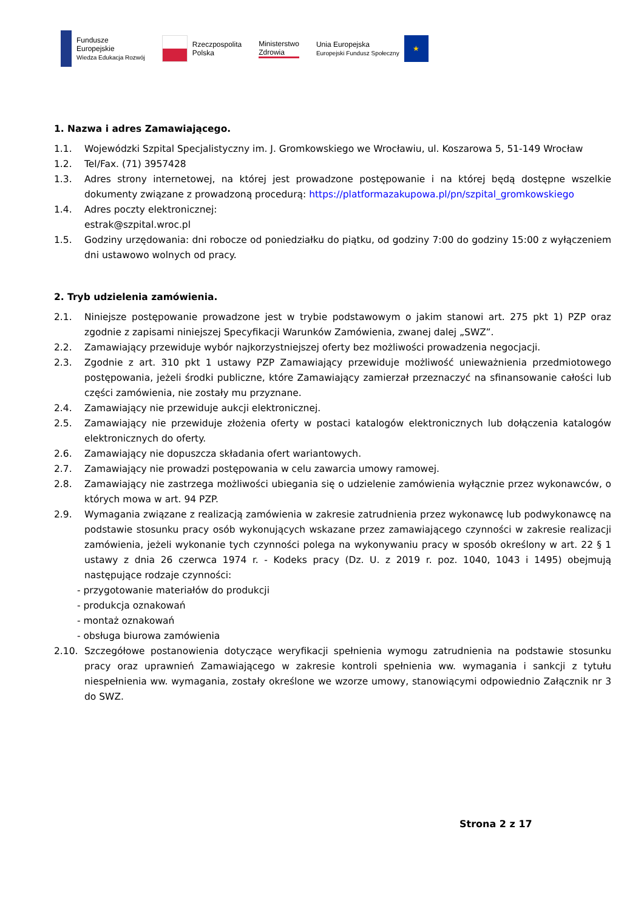Fundusze
Europejskie
Wiedza Edukacja Rozwój
Rzeczpospolita
Polska
Ministerstwo
Zdrowia
Unia Europejska
Europejski Fundusz Społeczny
★
1. Nazwa i adres Zamawiającego.
1.1. Wojewódzki Szpital Specjalistyczny im. J. Gromkowskiego we Wrocławiu, ul. Koszarowa 5, 51-149 Wrocław
1.2. Tel/Fax. (71) 3957428
1.3. Adres strony internetowej, na której jest prowadzone postępowanie i na której będą dostępne wszelkie dokumenty związane z prowadzoną procedurą: https://platformazakupowa.pl/pn/szpital_gromkowskiego
1.4. Adres poczty elektronicznej:
estrak@szpital.wroc.pl
1.5. Godziny urzędowania: dni robocze od poniedziałku do piątku, od godziny 7:00 do godziny 15:00 z wyłączeniem dni ustawowo wolnych od pracy.
2. Tryb udzielenia zamówienia.
2.1. Niniejsze postępowanie prowadzone jest w trybie podstawowym o jakim stanowi art. 275 pkt 1) PZP oraz zgodnie z zapisami niniejszej Specyfikacji Warunków Zamówienia, zwanej dalej „SWZ”.
2.2. Zamawiający przewiduje wybór najkorzystniejszej oferty bez możliwości prowadzenia negocjacji.
2.3. Zgodnie z art. 310 pkt 1 ustawy PZP Zamawiający przewiduje możliwość unieważnienia przedmiotowego postępowania, jeżeli środki publiczne, które Zamawiający zamierzał przeznaczyć na sfinansowanie całości lub części zamówienia, nie zostały mu przyznane.
2.4. Zamawiający nie przewiduje aukcji elektronicznej.
2.5. Zamawiający nie przewiduje złożenia oferty w postaci katalogów elektronicznych lub dołączenia katalogów elektronicznych do oferty.
2.6. Zamawiający nie dopuszcza składania ofert wariantowych.
2.7. Zamawiający nie prowadzi postępowania w celu zawarcia umowy ramowej.
2.8. Zamawiający nie zastrzega możliwości ubiegania się o udzielenie zamówienia wyłącznie przez wykonawców, o których mowa w art. 94 PZP.
2.9. Wymagania związane z realizacją zamówienia w zakresie zatrudnienia przez wykonawcę lub podwykonawcę na podstawie stosunku pracy osób wykonujących wskazane przez zamawiającego czynności w zakresie realizacji zamówienia, jeżeli wykonanie tych czynności polega na wykonywaniu pracy w sposób określony w art. 22 § 1 ustawy z dnia 26 czerwca 1974 r. - Kodeks pracy (Dz. U. z 2019 r. poz. 1040, 1043 i 1495) obejmują następujące rodzaje czynności:
- przygotowanie materiałów do produkcji
- produkcja oznakowań
- montaż oznakowań
- obsługa biurowa zamówienia
2.10. Szczegółowe postanowienia dotyczące weryfikacji spełnienia wymogu zatrudnienia na podstawie stosunku pracy oraz uprawnień Zamawiającego w zakresie kontroli spełnienia ww. wymagania i sankcji z tytułu niespełnienia ww. wymagania, zostały określone we wzorze umowy, stanowiącymi odpowiednio Załącznik nr 3 do SWZ.
Strona 2 z 17